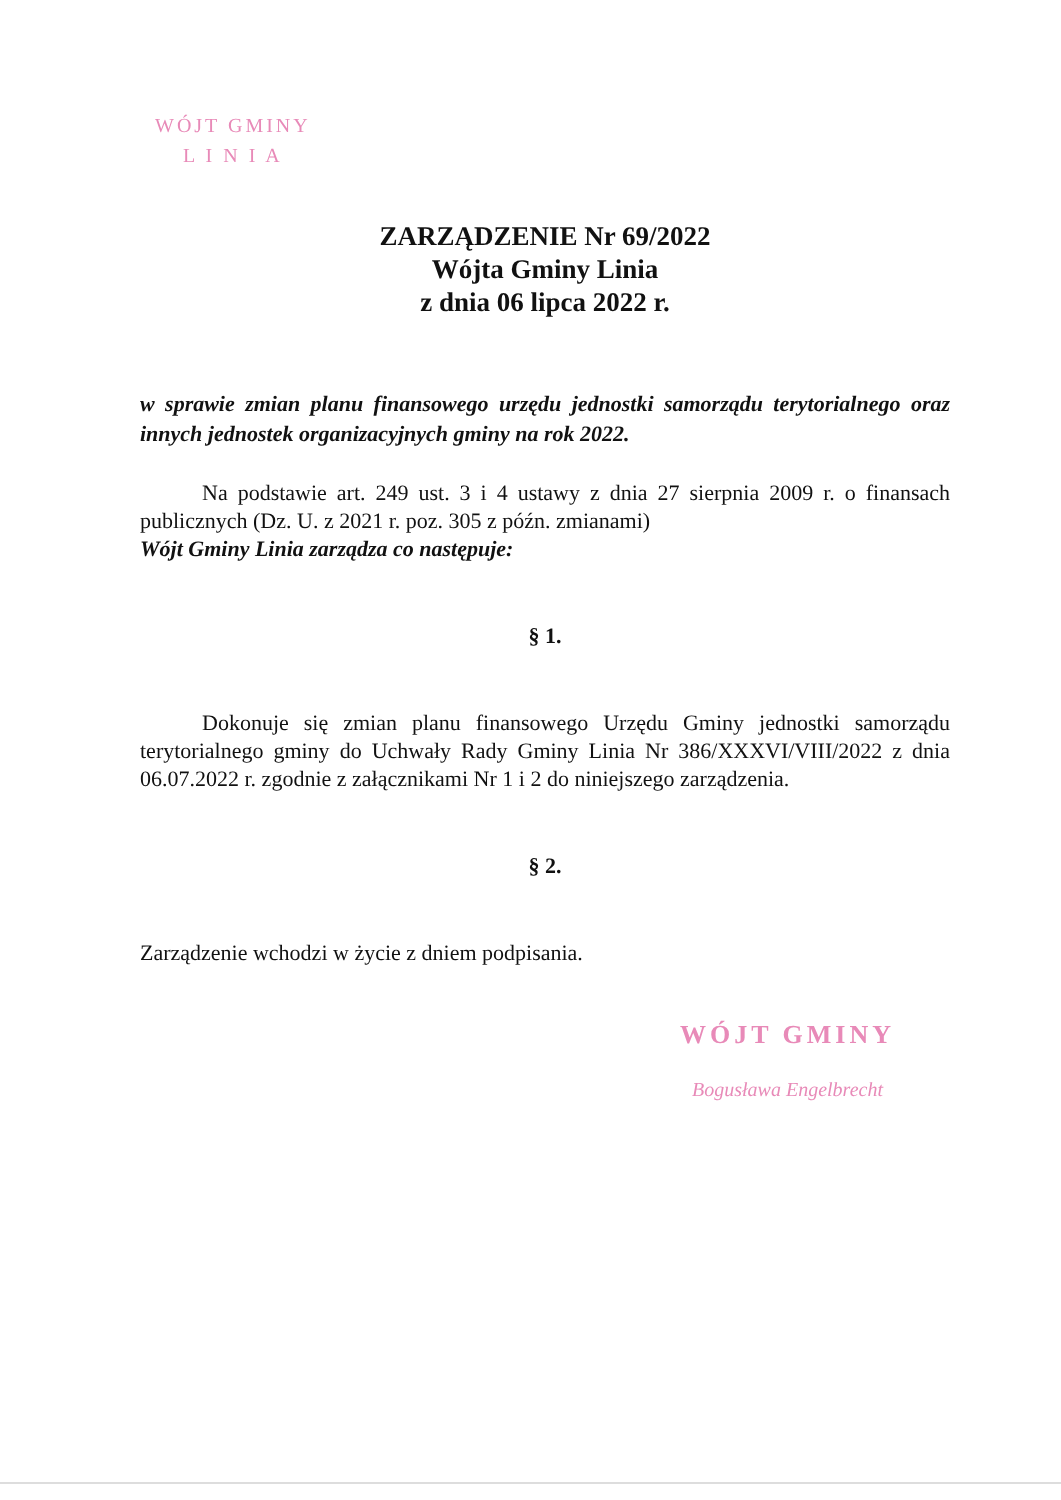WÓJT GMINY
L I N I A
ZARZĄDZENIE Nr 69/2022
Wójta Gminy Linia
z dnia 06 lipca 2022 r.
w sprawie zmian planu finansowego urzędu jednostki samorządu terytorialnego oraz innych jednostek organizacyjnych gminy na rok 2022.
Na podstawie art. 249 ust. 3 i 4 ustawy z dnia 27 sierpnia 2009 r. o finansach publicznych (Dz. U. z 2021 r. poz. 305 z późn. zmianami)
Wójt Gminy Linia zarządza co następuje:
§ 1.
Dokonuje się zmian planu finansowego Urzędu Gminy jednostki samorządu terytorialnego gminy do Uchwały Rady Gminy Linia Nr 386/XXXVI/VIII/2022 z dnia 06.07.2022 r. zgodnie z załącznikami Nr 1 i 2 do niniejszego zarządzenia.
§ 2.
Zarządzenie wchodzi w życie z dniem podpisania.
WÓJT GMINY
Bogusława Engelbrecht